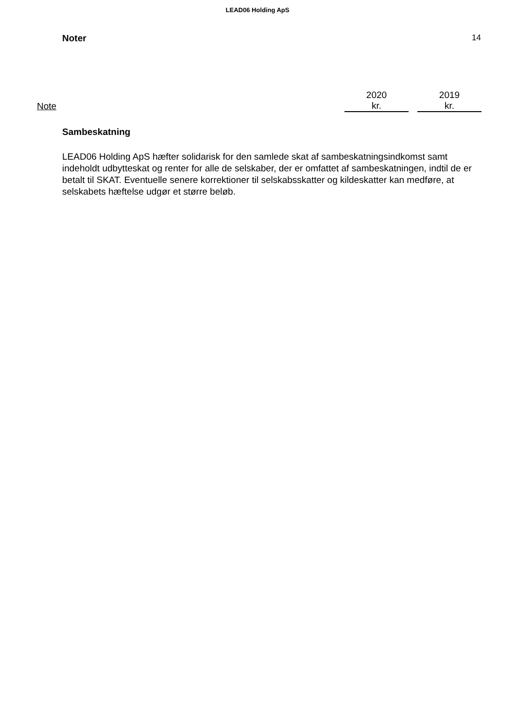LEAD06 Holding ApS
Noter 14
| Note | 2020 kr. | | 2019 kr. |
| --- | --- | --- | --- |
Sambeskatning
LEAD06 Holding ApS hæfter solidarisk for den samlede skat af sambeskatningsindkomst samt indeholdt udbytteskat og renter for alle de selskaber, der er omfattet af sambeskatningen, indtil de er betalt til SKAT. Eventuelle senere korrektioner til selskabsskatter og kildeskatter kan medføre, at selskabets hæftelse udgør et større beløb.